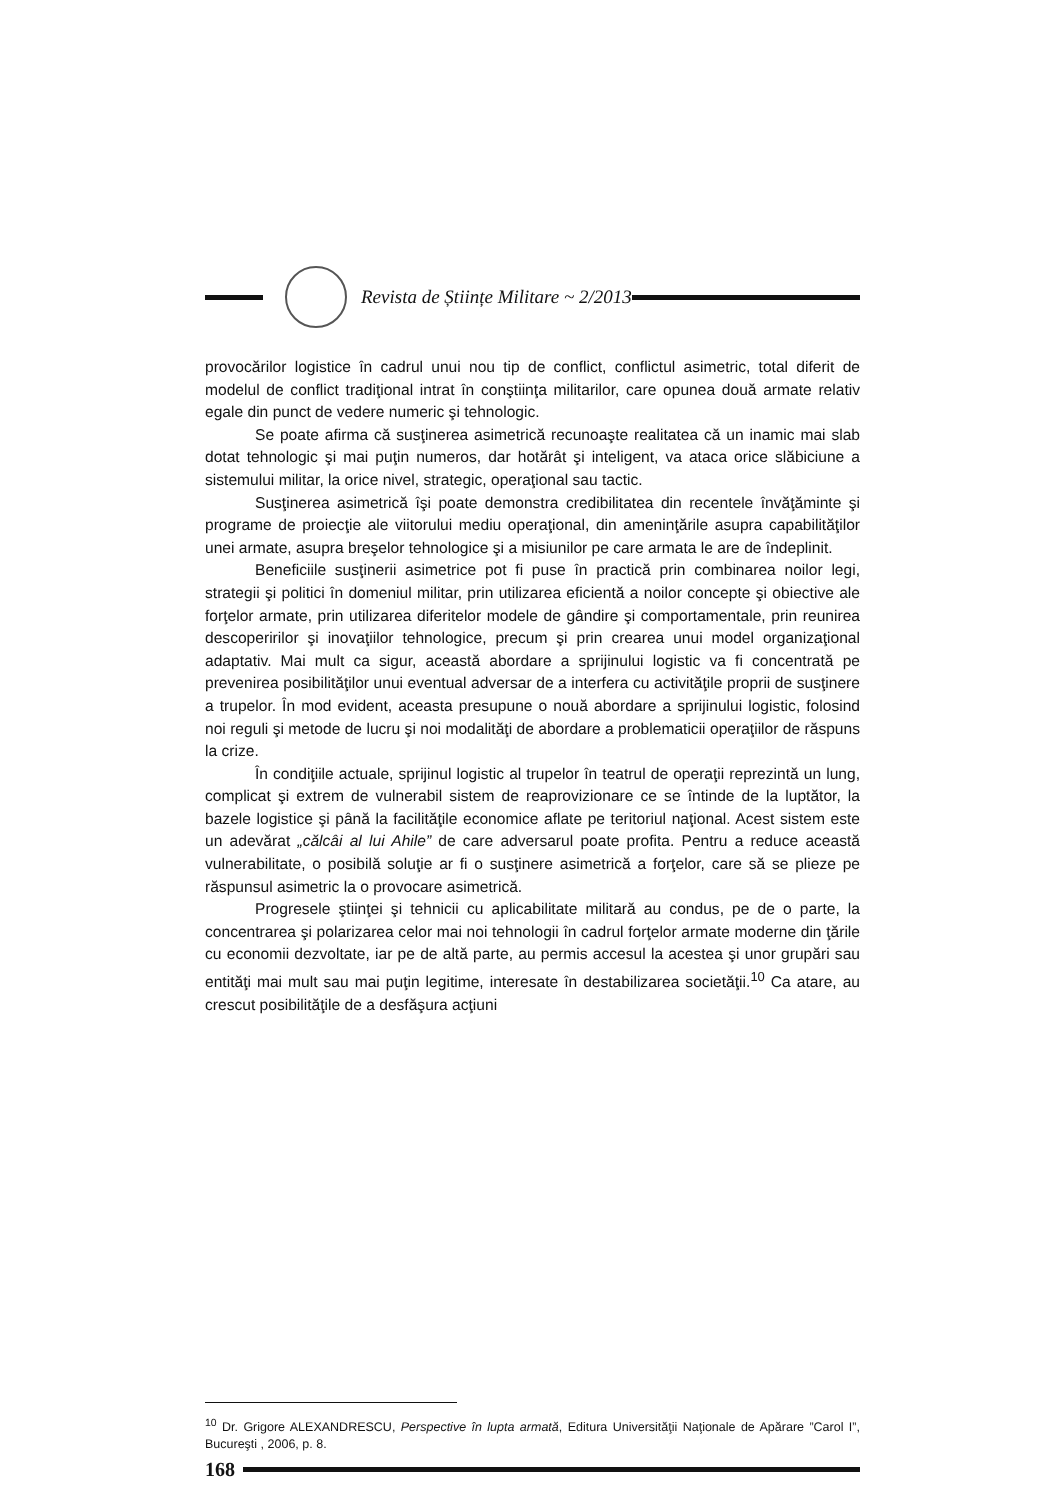Revista de Științe Militare ~ 2/2013
provocărilor logistice în cadrul unui nou tip de conflict, conflictul asimetric, total diferit de modelul de conflict tradiţional intrat în conştiinţa militarilor, care opunea două armate relativ egale din punct de vedere numeric şi tehnologic.
Se poate afirma că susţinerea asimetrică recunoaşte realitatea că un inamic mai slab dotat tehnologic şi mai puţin numeros, dar hotărât şi inteligent, va ataca orice slăbiciune a sistemului militar, la orice nivel, strategic, operaţional sau tactic.
Susţinerea asimetrică îşi poate demonstra credibilitatea din recentele învăţăminte şi programe de proiecţie ale viitorului mediu operaţional, din ameninţările asupra capabilităţilor unei armate, asupra breşelor tehnologice şi a misiunilor pe care armata le are de îndeplinit.
Beneficiile susţinerii asimetrice pot fi puse în practică prin combinarea noilor legi, strategii şi politici în domeniul militar, prin utilizarea eficientă a noilor concepte şi obiective ale forţelor armate, prin utilizarea diferitelor modele de gândire şi comportamentale, prin reunirea descoperirilor şi inovaţiilor tehnologice, precum şi prin crearea unui model organizaţional adaptativ. Mai mult ca sigur, această abordare a sprijinului logistic va fi concentrată pe prevenirea posibilităţilor unui eventual adversar de a interfera cu activităţile proprii de susţinere a trupelor. În mod evident, aceasta presupune o nouă abordare a sprijinului logistic, folosind noi reguli şi metode de lucru şi noi modalităţi de abordare a problematicii operaţiilor de răspuns la crize.
În condiţiile actuale, sprijinul logistic al trupelor în teatrul de operaţii reprezintă un lung, complicat şi extrem de vulnerabil sistem de reaprovizionare ce se întinde de la luptător, la bazele logistice şi până la facilităţile economice aflate pe teritoriul naţional. Acest sistem este un adevărat „călcâi al lui Ahile” de care adversarul poate profita. Pentru a reduce această vulnerabilitate, o posibilă soluţie ar fi o susţinere asimetrică a forţelor, care să se plieze pe răspunsul asimetric la o provocare asimetrică.
Progresele ştiinţei şi tehnicii cu aplicabilitate militară au condus, pe de o parte, la concentrarea şi polarizarea celor mai noi tehnologii în cadrul forţelor armate moderne din ţările cu economii dezvoltate, iar pe de altă parte, au permis accesul la acestea şi unor grupări sau entităţi mai mult sau mai puţin legitime, interesate în destabilizarea societăţii.<sup>10</sup> Ca atare, au crescut posibilităţile de a desfăşura acţiuni
<sup>10</sup> Dr. Grigore ALEXANDRESCU, Perspective în lupta armată, Editura Universităţii Naţionale de Apărare ”Carol I”, Bucureşti , 2006, p. 8.
168